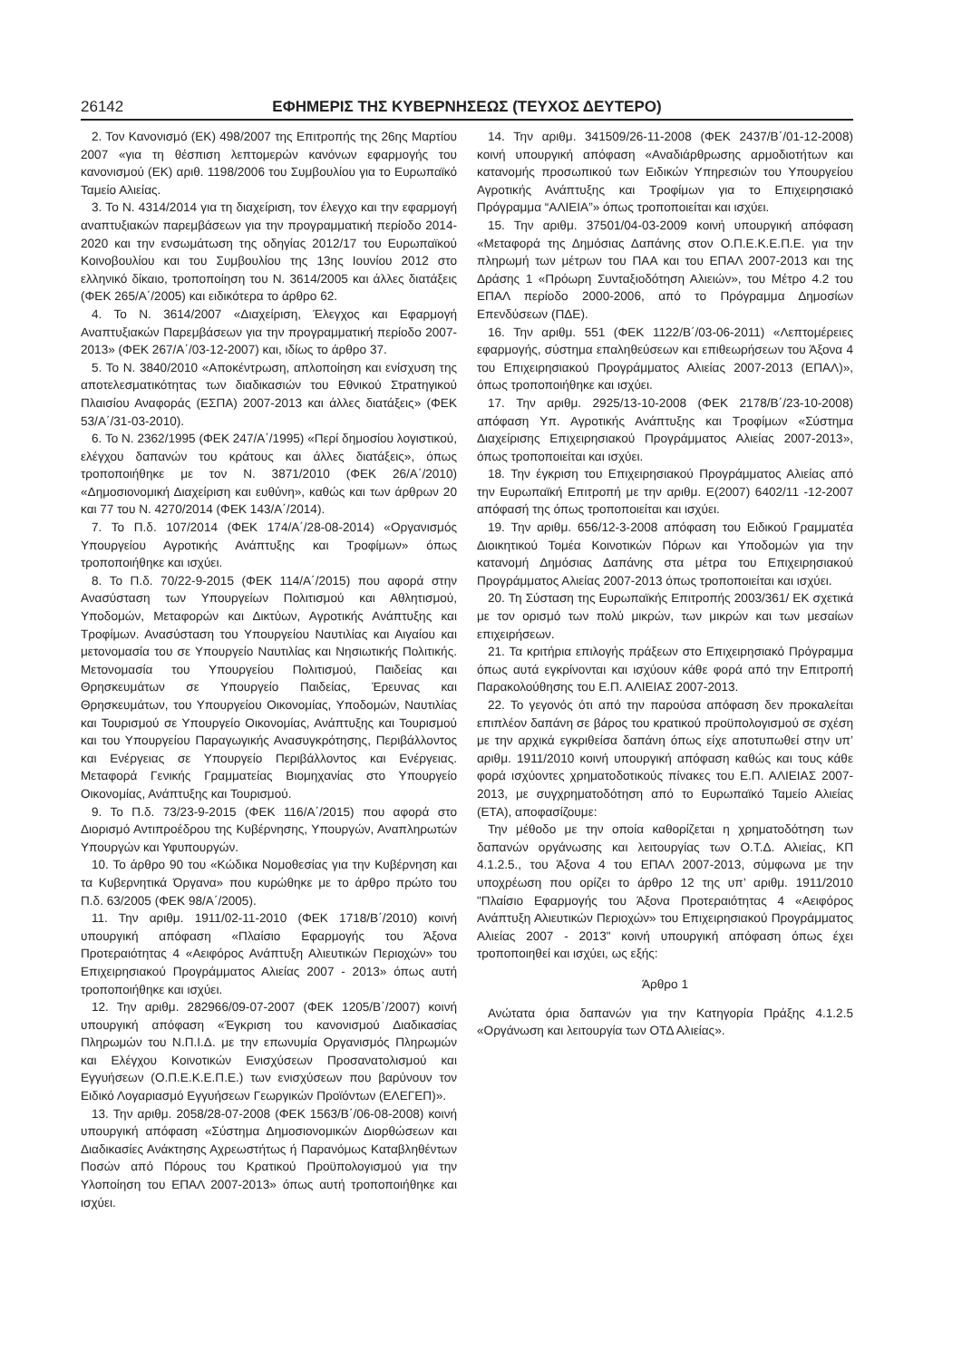26142 ΕΦΗΜΕΡΙΣ ΤΗΣ ΚΥΒΕΡΝΗΣΕΩΣ (ΤΕΥΧΟΣ ΔΕΥΤΕΡΟ)
2. Τον Κανονισμό (ΕΚ) 498/2007 της Επιτροπής της 26ης Μαρτίου 2007 «για τη θέσπιση λεπτομερών κανόνων εφαρμογής του κανονισμού (ΕΚ) αριθ. 1198/2006 του Συμβουλίου για το Ευρωπαϊκό Ταμείο Αλιείας.
3. Το Ν. 4314/2014 για τη διαχείριση, τον έλεγχο και την εφαρμογή αναπτυξιακών παρεμβάσεων για την προγραμματική περίοδο 2014-2020 και την ενσωμάτωση της οδηγίας 2012/17 του Ευρωπαϊκού Κοινοβουλίου και του Συμβουλίου της 13ης Ιουνίου 2012 στο ελληνικό δίκαιο, τροποποίηση του Ν. 3614/2005 και άλλες διατάξεις (ΦΕΚ 265/Α΄/2005) και ειδικότερα το άρθρο 62.
4. Το Ν. 3614/2007 «Διαχείριση, Έλεγχος και Εφαρμογή Αναπτυξιακών Παρεμβάσεων για την προγραμματική περίοδο 2007-2013» (ΦΕΚ 267/Α΄/03-12-2007) και, ιδίως το άρθρο 37.
5. Το Ν. 3840/2010 «Αποκέντρωση, απλοποίηση και ενίσχυση της αποτελεσματικότητας των διαδικασιών του Εθνικού Στρατηγικού Πλαισίου Αναφοράς (ΕΣΠΑ) 2007-2013 και άλλες διατάξεις» (ΦΕΚ 53/Α΄/31-03-2010).
6. Το Ν. 2362/1995 (ΦΕΚ 247/Α΄/1995) «Περί δημοσίου λογιστικού, ελέγχου δαπανών του κράτους και άλλες διατάξεις», όπως τροποποιήθηκε με τον Ν. 3871/2010 (ΦΕΚ 26/Α΄/2010) «Δημοσιονομική Διαχείριση και ευθύνη», καθώς και των άρθρων 20 και 77 του Ν. 4270/2014 (ΦΕΚ 143/Α΄/2014).
7. Το Π.δ. 107/2014 (ΦΕΚ 174/Α΄/28-08-2014) «Οργανισμός Υπουργείου Αγροτικής Ανάπτυξης και Τροφίμων» όπως τροποποιήθηκε και ισχύει.
8. Το Π.δ. 70/22-9-2015 (ΦΕΚ 114/Α΄/2015) που αφορά στην Ανασύσταση των Υπουργείων Πολιτισμού και Αθλητισμού, Υποδομών, Μεταφορών και Δικτύων, Αγροτικής Ανάπτυξης και Τροφίμων. Ανασύσταση του Υπουργείου Ναυτιλίας και Αιγαίου και μετονομασία του σε Υπουργείο Ναυτιλίας και Νησιωτικής Πολιτικής. Μετονομασία του Υπουργείου Πολιτισμού, Παιδείας και Θρησκευμάτων σε Υπουργείο Παιδείας, Έρευνας και Θρησκευμάτων, του Υπουργείου Οικονομίας, Υποδομών, Ναυτιλίας και Τουρισμού σε Υπουργείο Οικονομίας, Ανάπτυξης και Τουρισμού και του Υπουργείου Παραγωγικής Ανασυγκρότησης, Περιβάλλοντος και Ενέργειας σε Υπουργείο Περιβάλλοντος και Ενέργειας. Μεταφορά Γενικής Γραμματείας Βιομηχανίας στο Υπουργείο Οικονομίας, Ανάπτυξης και Τουρισμού.
9. Το Π.δ. 73/23-9-2015 (ΦΕΚ 116/Α΄/2015) που αφορά στο Διορισμό Αντιπροέδρου της Κυβέρνησης, Υπουργών, Αναπληρωτών Υπουργών και Υφυπουργών.
10. Το άρθρο 90 του «Κώδικα Νομοθεσίας για την Κυβέρνηση και τα Κυβερνητικά Όργανα» που κυρώθηκε με το άρθρο πρώτο του Π.δ. 63/2005 (ΦΕΚ 98/Α΄/2005).
11. Την αριθμ. 1911/02-11-2010 (ΦΕΚ 1718/Β΄/2010) κοινή υπουργική απόφαση «Πλαίσιο Εφαρμογής του Άξονα Προτεραιότητας 4 «Αειφόρος Ανάπτυξη Αλιευτικών Περιοχών» του Επιχειρησιακού Προγράμματος Αλιείας 2007 - 2013» όπως αυτή τροποποιήθηκε και ισχύει.
12. Την αριθμ. 282966/09-07-2007 (ΦΕΚ 1205/Β΄/2007) κοινή υπουργική απόφαση «Έγκριση του κανονισμού Διαδικασίας Πληρωμών του Ν.Π.Ι.Δ. με την επωνυμία Οργανισμός Πληρωμών και Ελέγχου Κοινοτικών Ενισχύσεων Προσανατολισμού και Εγγυήσεων (Ο.Π.Ε.Κ.Ε.Π.Ε.) των ενισχύσεων που βαρύνουν τον Ειδικό Λογαριασμό Εγγυήσεων Γεωργικών Προϊόντων (ΕΛΕΓΕΠ)».
13. Την αριθμ. 2058/28-07-2008 (ΦΕΚ 1563/Β΄/06-08-2008) κοινή υπουργική απόφαση «Σύστημα Δημοσιονομικών Διορθώσεων και Διαδικασίες Ανάκτησης Αχρεωστήτως ή Παρανόμως Καταβληθέντων Ποσών από Πόρους του Κρατικού Προϋπολογισμού για την Υλοποίηση του ΕΠΑΛ 2007-2013» όπως αυτή τροποποιήθηκε και ισχύει.
14. Την αριθμ. 341509/26-11-2008 (ΦΕΚ 2437/Β΄/01-12-2008) κοινή υπουργική απόφαση «Αναδιάρθρωσης αρμοδιοτήτων και κατανομής προσωπικού των Ειδικών Υπηρεσιών του Υπουργείου Αγροτικής Ανάπτυξης και Τροφίμων για το Επιχειρησιακό Πρόγραμμα “ΑΛΙΕΙΑ”» όπως τροποποιείται και ισχύει.
15. Την αριθμ. 37501/04-03-2009 κοινή υπουργική απόφαση «Μεταφορά της Δημόσιας Δαπάνης στον Ο.Π.Ε.Κ.Ε.Π.Ε. για την πληρωμή των μέτρων του ΠΑΑ και του ΕΠΑΛ 2007-2013 και της Δράσης 1 «Πρόωρη Συνταξιοδότηση Αλιειών», του Μέτρο 4.2 του ΕΠΑΛ περίοδο 2000-2006, από το Πρόγραμμα Δημοσίων Επενδύσεων (ΠΔΕ).
16. Την αριθμ. 551 (ΦΕΚ 1122/Β΄/03-06-2011) «Λεπτομέρειες εφαρμογής, σύστημα επαληθεύσεων και επιθεωρήσεων του Άξονα 4 του Επιχειρησιακού Προγράμματος Αλιείας 2007-2013 (ΕΠΑΛ)», όπως τροποποιήθηκε και ισχύει.
17. Την αριθμ. 2925/13-10-2008 (ΦΕΚ 2178/Β΄/23-10-2008) απόφαση Υπ. Αγροτικής Ανάπτυξης και Τροφίμων «Σύστημα Διαχείρισης Επιχειρησιακού Προγράμματος Αλιείας 2007-2013», όπως τροποποιείται και ισχύει.
18. Την έγκριση του Επιχειρησιακού Προγράμματος Αλιείας από την Ευρωπαϊκή Επιτροπή με την αριθμ. Ε(2007) 6402/11 -12-2007 απόφασή της όπως τροποποιείται και ισχύει.
19. Την αριθμ. 656/12-3-2008 απόφαση του Ειδικού Γραμματέα Διοικητικού Τομέα Κοινοτικών Πόρων και Υποδομών για την κατανομή Δημόσιας Δαπάνης στα μέτρα του Επιχειρησιακού Προγράμματος Αλιείας 2007-2013 όπως τροποποιείται και ισχύει.
20. Τη Σύσταση της Ευρωπαϊκής Επιτροπής 2003/361/ ΕΚ σχετικά με τον ορισμό των πολύ μικρών, των μικρών και των μεσαίων επιχειρήσεων.
21. Τα κριτήρια επιλογής πράξεων στο Επιχειρησιακό Πρόγραμμα όπως αυτά εγκρίνονται και ισχύουν κάθε φορά από την Επιτροπή Παρακολούθησης του Ε.Π. ΑΛΙΕΙΑΣ 2007-2013.
22. Το γεγονός ότι από την παρούσα απόφαση δεν προκαλείται επιπλέον δαπάνη σε βάρος του κρατικού προϋπολογισμού σε σχέση με την αρχικά εγκριθείσα δαπάνη όπως είχε αποτυπωθεί στην υπ’ αριθμ. 1911/2010 κοινή υπουργική απόφαση καθώς και τους κάθε φορά ισχύοντες χρηματοδοτικούς πίνακες του Ε.Π. ΑΛΙΕΙΑΣ 2007-2013, με συγχρηματοδότηση από το Ευρωπαϊκό Ταμείο Αλιείας (ΕΤΑ), αποφασίζουμε:
Την μέθοδο με την οποία καθορίζεται η χρηματοδότηση των δαπανών οργάνωσης και λειτουργίας των Ο.Τ.Δ. Αλιείας, ΚΠ 4.1.2.5., του Άξονα 4 του ΕΠΑΛ 2007-2013, σύμφωνα με την υποχρέωση που ορίζει το άρθρο 12 της υπ’ αριθμ. 1911/2010 "Πλαίσιο Εφαρμογής του Άξονα Προτεραιότητας 4 «Αειφόρος Ανάπτυξη Αλιευτικών Περιοχών» του Επιχειρησιακού Προγράμματος Αλιείας 2007 - 2013" κοινή υπουργική απόφαση όπως έχει τροποποιηθεί και ισχύει, ως εξής:
Άρθρο 1
Ανώτατα όρια δαπανών για την Κατηγορία Πράξης 4.1.2.5 «Οργάνωση και λειτουργία των ΟΤΔ Αλιείας».